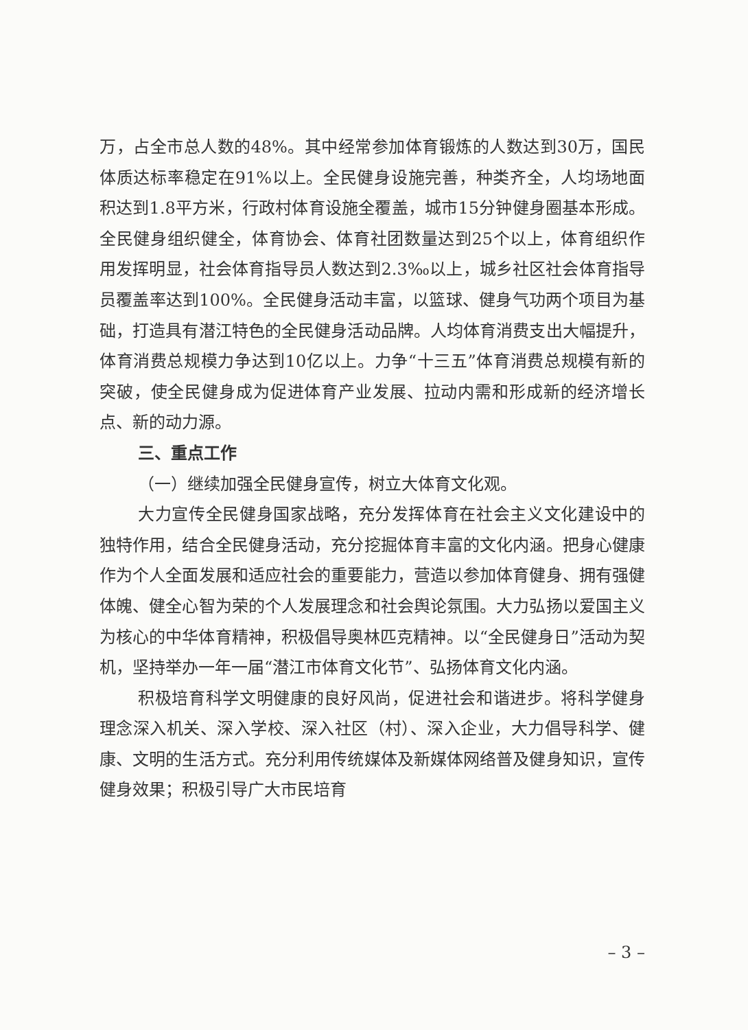万，占全市总人数的48%。其中经常参加体育锻炼的人数达到30万，国民体质达标率稳定在91%以上。全民健身设施完善，种类齐全，人均场地面积达到1.8平方米，行政村体育设施全覆盖，城市15分钟健身圈基本形成。全民健身组织健全，体育协会、体育社团数量达到25个以上，体育组织作用发挥明显，社会体育指导员人数达到2.3‰以上，城乡社区社会体育指导员覆盖率达到100%。全民健身活动丰富，以篮球、健身气功两个项目为基础，打造具有潜江特色的全民健身活动品牌。人均体育消费支出大幅提升，体育消费总规模力争达到10亿以上。力争“十三五”体育消费总规模有新的突破，使全民健身成为促进体育产业发展、拉动内需和形成新的经济增长点、新的动力源。
三、重点工作
（一）继续加强全民健身宣传，树立大体育文化观。
大力宣传全民健身国家战略，充分发挥体育在社会主义文化建设中的独特作用，结合全民健身活动，充分挖掘体育丰富的文化内涵。把身心健康作为个人全面发展和适应社会的重要能力，营造以参加体育健身、拥有强健体魄、健全心智为荣的个人发展理念和社会舆论氛围。大力弘扬以爱国主义为核心的中华体育精神，积极倡导奥林匹克精神。以“全民健身日”活动为契机，坚持举办一年一届“潜江市体育文化节”、弘扬体育文化内涵。
积极培育科学文明健康的良好风尚，促进社会和谐进步。将科学健身理念深入机关、深入学校、深入社区（村）、深入企业，大力倡导科学、健康、文明的生活方式。充分利用传统媒体及新媒体网络普及健身知识，宣传健身效果；积极引导广大市民培育
– 3 –